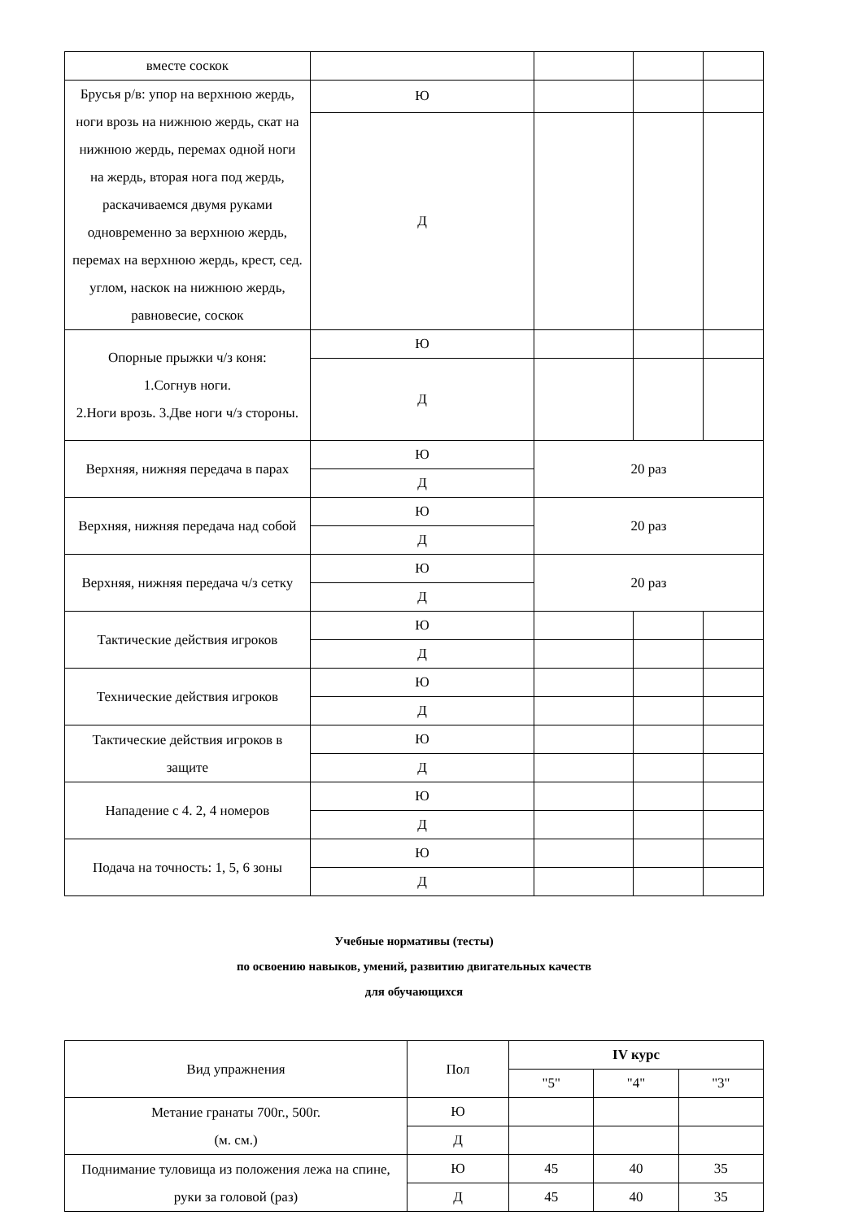| вместе соскок | | | | |
| Брусья р/в: упор на верхнюю жердь, ноги врозь на нижнюю жердь, скат на нижнюю жердь, перемах одной ноги на жердь, вторая нога под жердь, раскачиваемся двумя руками одновременно за верхнюю жердь, перемах на верхнюю жердь, крест, сед. углом, наскок на нижнюю жердь, равновесие, соскок | Ю | | | |
| | Д | | | |
| Опорные прыжки ч/з коня: 1.Согнув ноги. 2.Ноги врозь. 3.Две ноги ч/з стороны. | Ю | | | |
| | Д | | | |
| Верхняя, нижняя передача в парах | Ю | 20 раз | | |
| | Д | | | |
| Верхняя, нижняя передача над собой | Ю | 20 раз | | |
| | Д | | | |
| Верхняя, нижняя передача ч/з сетку | Ю | 20 раз | | |
| | Д | | | |
| Тактические действия игроков | Ю | | | |
| | Д | | | |
| Технические действия игроков | Ю | | | |
| | Д | | | |
| Тактические действия игроков в защите | Ю | | | |
| | Д | | | |
| Нападение с 4. 2, 4 номеров | Ю | | | |
| | Д | | | |
| Подача на точность: 1, 5, 6 зоны | Ю | | | |
| | Д | | | |
Учебные нормативы (тесты)
по освоению навыков, умений, развитию двигательных качеств
для обучающихся
| Вид упражнения | Пол | IV курс | | |
| | | "5" | "4" | "3" |
| Метание гранаты 700г., 500г. (м. см.) | Ю | | | |
| | Д | | | |
| Поднимание туловища из положения лежа на спине, руки за головой (раз) | Ю | 45 | 40 | 35 |
| | Д | 45 | 40 | 35 |